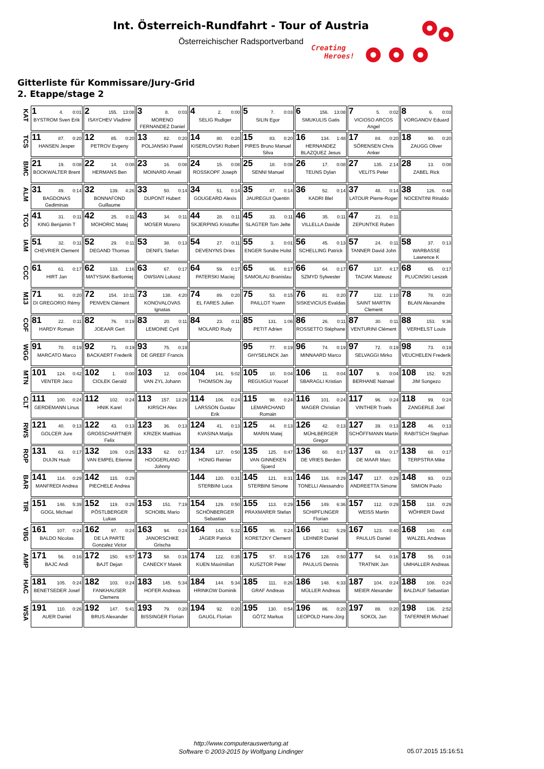Int. Österreich-Rundfahrt - Tour of Austria
Österreichischer Radsportverband
Creating
Heroes!
Gitterliste für Kommissare/Jury-Grid
2. Etappe/stage 2
| KAT | 1 4. 0:01 BYSTROM Sven Erik | 2 155. 13:08 ISAYCHEV Vladimir | 3 8. 0:03 MORENO FERNANDEZ Daniel | 4 2. 0:00 SELIG Rudiger | 5 7. 0:03 SILIN Egor | 6 156. 13:08 SMUKULIS Gatis | 7 5. 0:02 VICIOSO ARCOS Angel | 8 6. 0:03 VORGANOV Eduard |
| TCS | 11 87. 0:20 HANSEN Jesper | 12 85. 0:20 PETROV Evgeny | 13 82. 0:20 POLJANSKI Pawel | 14 80. 0:20 KISERLOVSKI Robert | 15 83. 0:20 PIRES Bruno Manuel Silva | 16 134. 1:48 HERNANDEZ BLAZQUEZ Jesus | 17 84. 0:20 SÖRENSEN Chris Anker | 18 90. 0:20 ZAUGG Oliver |
| BMC | 21 19. 0:08 BOOKWALTER Brent | 22 14. 0:08 HERMANS Ben | 23 16. 0:08 MOINARD Amaël | 24 15. 0:08 ROSSKOPF Joseph | 25 18. 0:08 SENNI Manuel | 26 17. 0:08 TEUNS Dylan | 27 135. 2:14 VELITS Peter | 28 13. 0:08 ZABEL Rick |
| ALM | 31 49. 0:14 BAGDONAS Gediminas | 32 139. 4:26 BONNAFOND Guillaume | 33 50. 0:14 DUPONT Hubert | 34 51. 0:14 GOUGEARD Alexis | 35 47. 0:14 JAUREGUI Quentin | 36 52. 0:14 KADRI Blel | 37 48. 0:14 LATOUR Pierre-Roger | 38 126. 0:48 NOCENTINI Rinaldo |
| TCG | 41 31. 0:11 KING Benjamin T | 42 25. 0:11 MOHORIC Matej | 43 34. 0:11 MOSER Moreno | 44 28. 0:11 SKJERPING Kristoffer | 45 33. 0:11 SLAGTER Tom Jelte | 46 35. 0:11 VILLELLA Davide | 47 21. 0:11 ZEPUNTKE Ruben | |
| IAM | 51 32. 0:11 CHEVRIER Clement | 52 29. 0:11 DEGAND Thomas | 53 38. 0:13 DENIFL Stefan | 54 27. 0:11 DEVENYNS Dries | 55 3. 0:01 ENGER Sondre Holst | 56 45. 0:13 SCHELLING Patrick | 57 24. 0:11 TANNER David John | 58 37. 0:13 WARBASSE Lawrence K |
| CCC | 61 61. 0:17 HIRT Jan | 62 133. 1:16 MATYSIAK Bartlomiej | 63 67. 0:17 OWSIAN Lukasz | 64 59. 0:17 PATERSKI Maciej | 65 66. 0:17 SAMOILAU Branislau | 66 64. 0:17 SZMYD Sylwester | 67 137. 4:17 TACIAK Mateusz | 68 65. 0:17 PLUCINSKI Leszek |
| M13 | 71 91. 0:20 DI GREGORIO Rémy | 72 154. 10:11 PENVEN Clément | 73 138. 4:20 KONOVALOVAS Ignatas | 74 89. 0:20 EL FARES Julien | 75 53. 0:15 PAILLOT Yoann | 76 81. 0:20 SISKEVICIUS Evaldas | 77 132. 1:10 SAINT MARTIN Clement | 78 78. 0:20 BLAIN Alexandre |
| COF | 81 22. 0:11 HARDY Romain | 82 76. 0:19 JOEAAR Gert | 83 20. 0:11 LEMOINE Cyril | 84 23. 0:11 MOLARD Rudy | 85 131. 1:06 PETIT Adrien | 86 26. 0:11 ROSSETTO Stéphane | 87 30. 0:11 VENTURINI Clément | 88 153. 9:36 VERHELST Louis |
| WGG | 91 70. 0:19 MARCATO Marco | 92 71. 0:19 BACKAERT Frederik | 93 75. 0:19 DE GREEF Francis | | 95 77. 0:19 GHYSELINCK Jan | 96 74. 0:19 MINNAARD Marco | 97 72. 0:19 SELVAGGI Mirko | 98 73. 0:19 VEUCHELEN Frederik |
| MTN | 101 124. 0:42 VENTER Jaco | 102 1. 0:00 CIOLEK Gerald | 103 12. 0:04 VAN ZYL Johann | 104 141. 5:02 THOMSON Jay | 105 10. 0:04 REGUIGUI Youcef | 106 11. 0:04 SBARAGLI Kristian | 107 9. 0:04 BERHANE Natnael | 108 152. 9:25 JIM Songezo |
| CLT | 111 100. 0:24 GERDEMANN Linus | 112 102. 0:24 HNIK Karel | 113 157. 13:29 KIRSCH Alex | 114 106. 0:24 LARSSON Gustav Erik | 115 98. 0:24 LEMARCHAND Romain | 116 101. 0:24 MAGER Christian | 117 96. 0:24 VINTHER Troels | 118 99. 0:24 ZANGERLE Joel |
| RWS | 121 40. 0:13 GOLCER Jure | 122 43. 0:13 GROßSCHARTNER Felix | 123 36. 0:13 KRIZEK Matthias | 124 41. 0:13 KVASINA Matija | 125 44. 0:13 MARIN Matej | 126 42. 0:13 MÜHLBERGER Gregor | 127 39. 0:13 SCHÖFFMANN Martin | 128 46. 0:13 RABITSCH Stephan |
| ROP | 131 63. 0:17 DUIJN Huub | 132 109. 0:25 VAN EMPEL Etienne | 133 62. 0:17 HOOGERLAND Johnny | 134 127. 0:50 HONIG Reinier | 135 125. 0:47 VAN GINNEKEN Sjoerd | 136 60. 0:17 DE VRIES Berden | 137 69. 0:17 DE MAAR Marc | 138 68. 0:17 TERPSTRA Mike |
| BAR | 141 114. 0:29 MANFREDI Andrea | 142 115. 0:29 PIECHELE Andrea | | 144 120. 0:31 STERBINI Luca | 145 121. 0:31 STERBINI Simone | 146 116. 0:29 TONELLI Alessandro | 147 117. 0:29 ANDREETTA Simone | 148 93. 0:23 SIMION Paolo |
| TIR | 151 146. 5:39 GOGL Michael | 152 119. 0:29 PÖSTLBERGER Lukas | 153 151. 7:19 SCHOIBL Mario | 154 129. 0:50 SCHÖNBERGER Sebastian | 155 113. 0:29 PRAXMARER Stefan | 156 149. 6:36 SCHIPFLINGER Florian | 157 112. 0:29 WEISS Martin | 158 118. 0:29 WÖHRER David |
| VBG | 161 107. 0:24 BALDO Nicolas | 162 97. 0:24 DE LA PARTE Gonzalez Victor | 163 94. 0:24 JANORSCHKE Grischa | 164 143. 5:32 JÄGER Patrick | 165 95. 0:24 KORETZKY Clement | 166 142. 5:29 LEHNER Daniel | 167 123. 0:40 PAULUS Daniel | 168 140. 4:49 WALZEL Andreas |
| AMP | 171 56. 0:16 BAJC Andi | 172 150. 6:57 BAJT Dejan | 173 58. 0:16 CANECKY Marek | 174 122. 0:35 KUEN Maximilian | 175 57. 0:16 KUSZTOR Peter | 176 128. 0:50 PAULUS Dennis | 177 54. 0:16 TRATNIK Jan | 178 55. 0:16 UMHALLER Andreas |
| HAC | 181 105. 0:24 BENETSEDER Josef | 182 103. 0:24 FANKHAUSER Clemens | 183 145. 5:34 HOFER Andreas | 184 144. 5:34 HRINKOW Dominik | 185 111. 0:26 GRAF Andreas | 186 148. 6:33 MÜLLER Andreas | 187 104. 0:24 MEIER Alexander | 188 108. 0:24 BALDAUF Sebastian |
| WSA | 191 110. 0:26 AUER Daniel | 192 147. 5:41 BRUS Alexander | 193 79. 0:20 BISSINGER Florian | 194 92. 0:20 GAUGL Florian | 195 130. 0:54 GÖTZ Markus | 196 86. 0:20 LEOPOLD Hans-Jörg | 197 88. 0:20 SOKOL Jan | 198 136. 2:52 TAFERNER Michael |
http://www.computerauswertung.at
Software © 2003-2015 by Wolfgang Lindinger
05.07.2015 15:16:51